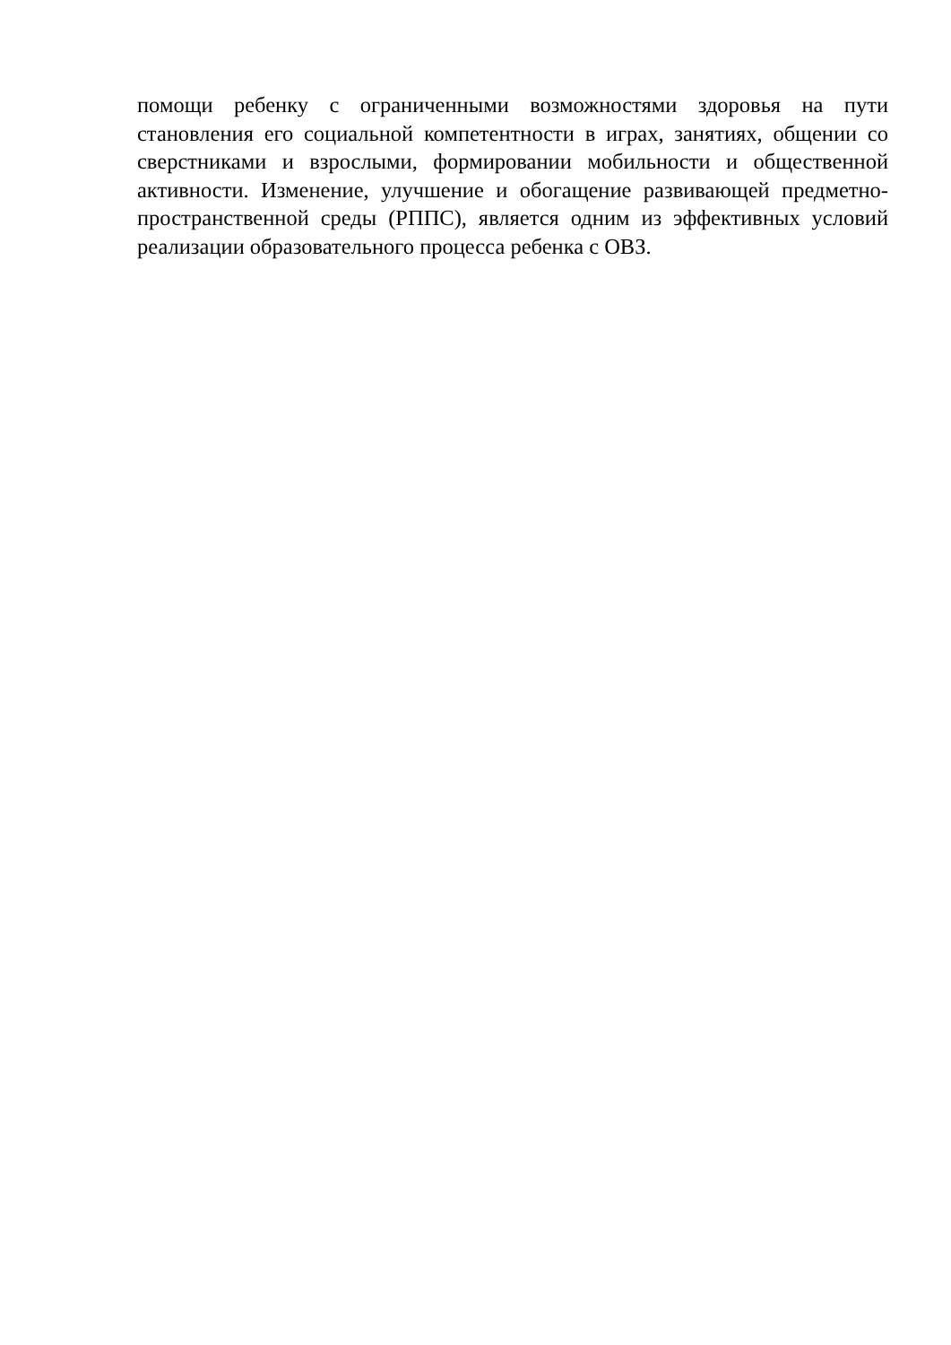помощи ребенку с ограниченными возможностями здоровья на пути становления его социальной компетентности в играх, занятиях, общении со сверстниками и взрослыми, формировании мобильности и общественной активности. Изменение, улучшение и обогащение развивающей предметно-пространственной среды (РППС), является одним из эффективных условий реализации образовательного процесса ребенка с ОВЗ.